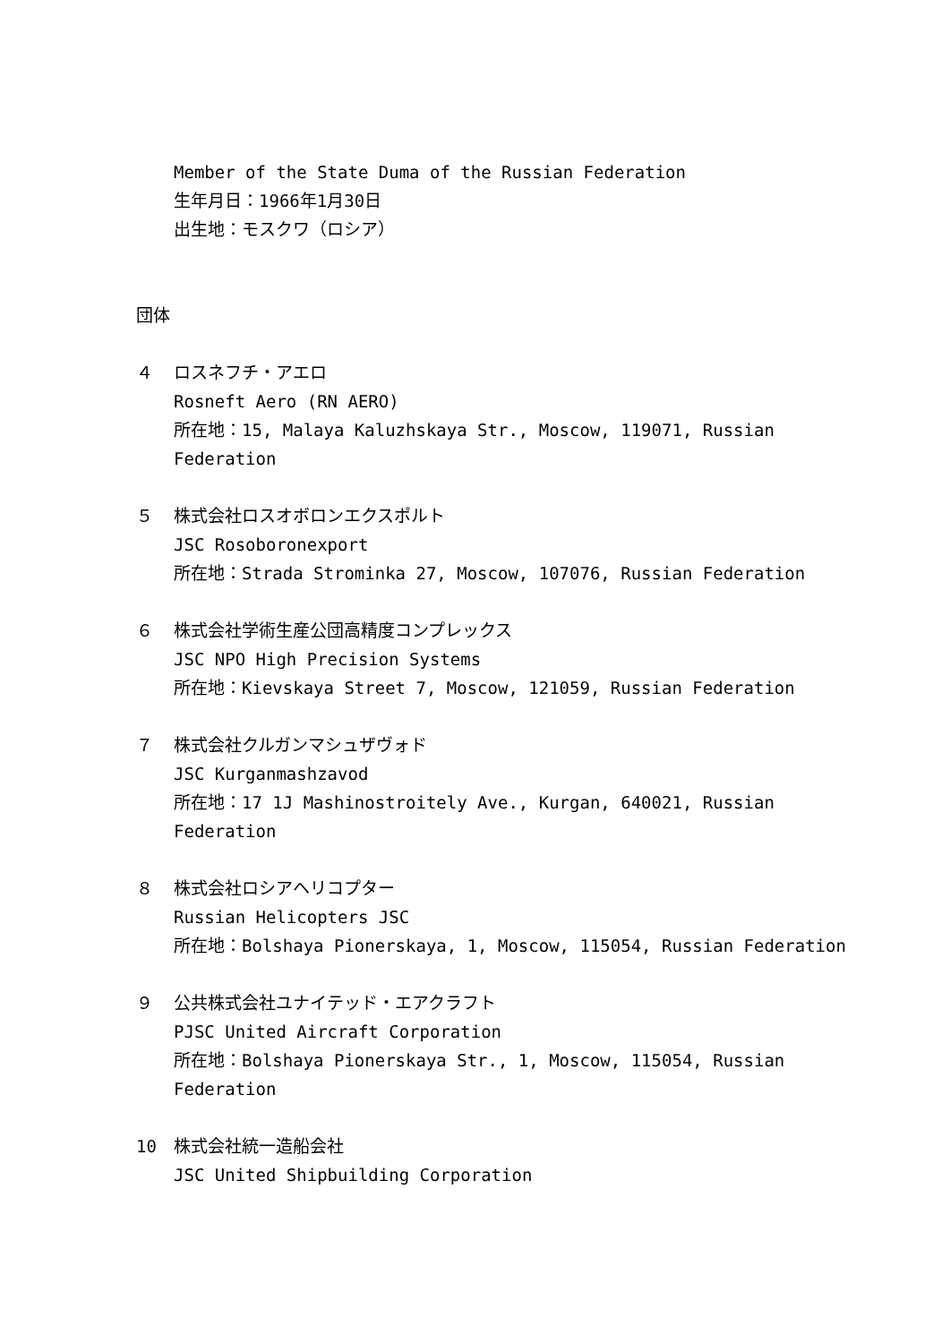Member of the State Duma of the Russian Federation
生年月日：1966年1月30日
出生地：モスクワ（ロシア）
団体
４ ロスネフチ・アエロ
Rosneft Aero (RN AERO)
所在地：15, Malaya Kaluzhskaya Str., Moscow, 119071, Russian
Federation
５ 株式会社ロスオボロンエクスポルト
JSC Rosoboronexport
所在地：Strada Strominka 27, Moscow, 107076, Russian Federation
６ 株式会社学術生産公団高精度コンプレックス
JSC NPO High Precision Systems
所在地：Kievskaya Street 7, Moscow, 121059, Russian Federation
７ 株式会社クルガンマシュザヴォド
JSC Kurganmashzavod
所在地：17 1J Mashinostroitely Ave., Kurgan, 640021, Russian
Federation
８ 株式会社ロシアヘリコプター
Russian Helicopters JSC
所在地：Bolshaya Pionerskaya, 1, Moscow, 115054, Russian Federation
９ 公共株式会社ユナイテッド・エアクラフト
PJSC United Aircraft Corporation
所在地：Bolshaya Pionerskaya Str., 1, Moscow, 115054, Russian
Federation
10 株式会社統一造船会社
JSC United Shipbuilding Corporation